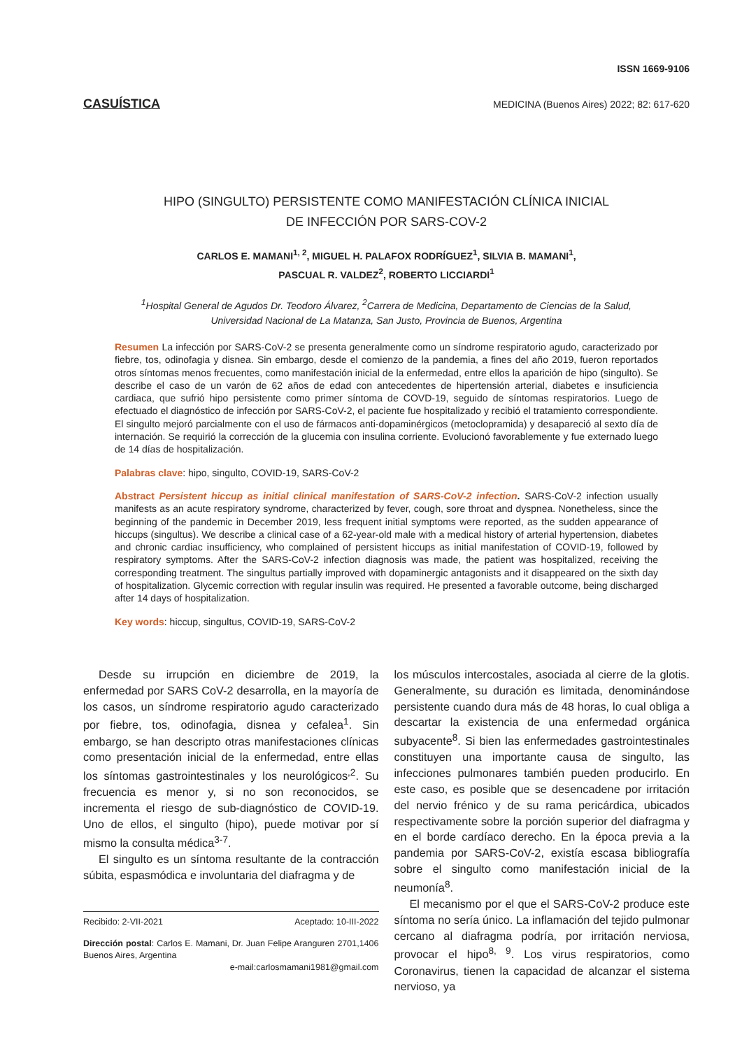ISSN 1669-9106
CASUÍSTICA MEDICINA (Buenos Aires) 2022; 82: 617-620
HIPO (SINGULTO) PERSISTENTE COMO MANIFESTACIÓN CLÍNICA INICIAL
DE INFECCIÓN POR SARS-COV-2
CARLOS E. MAMANI<sup>1, 2</sup>, MIGUEL H. PALAFOX RODRÍGUEZ<sup>1</sup>, SILVIA B. MAMANI<sup>1</sup>,
PASCUAL R. VALDEZ<sup>2</sup>, ROBERTO LICCIARDI<sup>1</sup>
<sup>1</sup> Hospital General de Agudos Dr. Teodoro Álvarez, <sup>2</sup>Carrera de Medicina, Departamento de Ciencias de la Salud,
Universidad Nacional de La Matanza, San Justo, Provincia de Buenos, Argentina
Resumen La infección por SARS-CoV-2 se presenta generalmente como un síndrome respiratorio agudo, caracterizado por fiebre, tos, odinofagia y disnea. Sin embargo, desde el comienzo de la pandemia, a fines del año 2019, fueron reportados otros síntomas menos frecuentes, como manifestación inicial de la enfermedad, entre ellos la aparición de hipo (singulto). Se describe el caso de un varón de 62 años de edad con antecedentes de hipertensión arterial, diabetes e insuficiencia cardiaca, que sufrió hipo persistente como primer síntoma de COVD-19, seguido de síntomas respiratorios. Luego de efectuado el diagnóstico de infección por SARS-CoV-2, el paciente fue hospitalizado y recibió el tratamiento correspondiente. El singulto mejoró parcialmente con el uso de fármacos anti-dopaminérgicos (metoclopramida) y desapareció al sexto día de internación. Se requirió la corrección de la glucemia con insulina corriente. Evolucionó favorablemente y fue externado luego de 14 días de hospitalización.
Palabras clave: hipo, singulto, COVID-19, SARS-CoV-2
Abstract Persistent hiccup as initial clinical manifestation of SARS-CoV-2 infection. SARS-CoV-2 infection usually manifests as an acute respiratory syndrome, characterized by fever, cough, sore throat and dyspnea. Nonetheless, since the beginning of the pandemic in December 2019, less frequent initial symptoms were reported, as the sudden appearance of hiccups (singultus). We describe a clinical case of a 62-year-old male with a medical history of arterial hypertension, diabetes and chronic cardiac insufficiency, who complained of persistent hiccups as initial manifestation of COVID-19, followed by respiratory symptoms. After the SARS-CoV-2 infection diagnosis was made, the patient was hospitalized, receiving the corresponding treatment. The singultus partially improved with dopaminergic antagonists and it disappeared on the sixth day of hospitalization. Glycemic correction with regular insulin was required. He presented a favorable outcome, being discharged after 14 days of hospitalization.
Key words: hiccup, singultus, COVID-19, SARS-CoV-2
Desde su irrupción en diciembre de 2019, la enfermedad por SARS CoV-2 desarrolla, en la mayoría de los casos, un síndrome respiratorio agudo caracterizado por fiebre, tos, odinofagia, disnea y cefalea<sup>1</sup>. Sin embargo, se han descripto otras manifestaciones clínicas como presentación inicial de la enfermedad, entre ellas los síntomas gastrointestinales y los neurológicos<sup>,2</sup>. Su frecuencia es menor y, si no son reconocidos, se incrementa el riesgo de sub-diagnóstico de COVID-19. Uno de ellos, el singulto (hipo), puede motivar por sí mismo la consulta médica<sup>3-7</sup>.
El singulto es un síntoma resultante de la contracción súbita, espasmódica e involuntaria del diafragma y de
Recibido: 2-VII-2021 Aceptado: 10-III-2022
Dirección postal: Carlos E. Mamani, Dr. Juan Felipe Aranguren 2701,1406 Buenos Aires, Argentina
e-mail:carlosmamani1981@gmail.com
los músculos intercostales, asociada al cierre de la glotis. Generalmente, su duración es limitada, denominándose persistente cuando dura más de 48 horas, lo cual obliga a descartar la existencia de una enfermedad orgánica subyacente<sup>8</sup>. Si bien las enfermedades gastrointestinales constituyen una importante causa de singulto, las infecciones pulmonares también pueden producirlo. En este caso, es posible que se desencadene por irritación del nervio frénico y de su rama pericárdica, ubicados respectivamente sobre la porción superior del diafragma y en el borde cardíaco derecho. En la época previa a la pandemia por SARS-CoV-2, existía escasa bibliografía sobre el singulto como manifestación inicial de la neumonía<sup>8</sup>.
El mecanismo por el que el SARS-CoV-2 produce este síntoma no sería único. La inflamación del tejido pulmonar cercano al diafragma podría, por irritación nerviosa, provocar el hipo<sup>8, 9</sup>. Los virus respiratorios, como Coronavirus, tienen la capacidad de alcanzar el sistema nervioso, ya